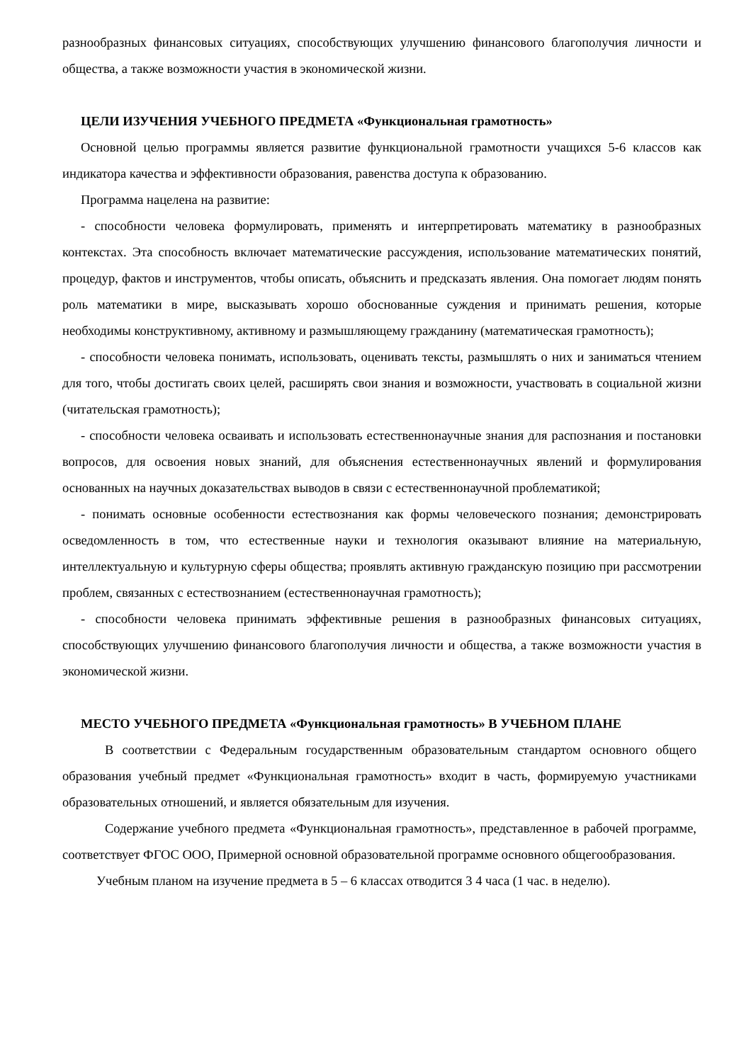разнообразных финансовых ситуациях, способствующих улучшению финансового благополучия личности и общества, а также возможности участия в экономической жизни.
ЦЕЛИ ИЗУЧЕНИЯ УЧЕБНОГО ПРЕДМЕТА «Функциональная грамотность»
Основной целью программы является развитие функциональной грамотности учащихся 5-6 классов как индикатора качества и эффективности образования, равенства доступа к образованию.
Программа нацелена на развитие:
- способности человека формулировать, применять и интерпретировать математику в разнообразных контекстах. Эта способность включает математические рассуждения, использование математических понятий, процедур, фактов и инструментов, чтобы описать, объяснить и предсказать явления. Она помогает людям понять роль математики в мире, высказывать хорошо обоснованные суждения и принимать решения, которые необходимы конструктивному, активному и размышляющему гражданину (математическая грамотность);
- способности человека понимать, использовать, оценивать тексты, размышлять о них и заниматься чтением для того, чтобы достигать своих целей, расширять свои знания и возможности, участвовать в социальной жизни (читательская грамотность);
- способности человека осваивать и использовать естественнонаучные знания для распознания и постановки вопросов, для освоения новых знаний, для объяснения естественнонаучных явлений и формулирования основанных на научных доказательствах выводов в связи с естественнонаучной проблематикой;
- понимать основные особенности естествознания как формы человеческого познания; демонстрировать осведомленность в том, что естественные науки и технология оказывают влияние на материальную, интеллектуальную и культурную сферы общества; проявлять активную гражданскую позицию при рассмотрении проблем, связанных с естествознанием (естественнонаучная грамотность);
- способности человека принимать эффективные решения в разнообразных финансовых ситуациях, способствующих улучшению финансового благополучия личности и общества, а также возможности участия в экономической жизни.
МЕСТО УЧЕБНОГО ПРЕДМЕТА «Функциональная грамотность» В УЧЕБНОМ ПЛАНЕ
В соответствии с Федеральным государственным образовательным стандартом основного общего образования учебный предмет «Функциональная грамотность» входит в часть, формируемую участниками образовательных отношений, и является обязательным для изучения.
Содержание учебного предмета «Функциональная грамотность», представленное в рабочей программе, соответствует ФГОС ООО, Примерной основной образовательной программе основного общегообразования.
Учебным планом на изучение предмета в 5 – 6 классах отводится 3 4 часа (1 час. в неделю).